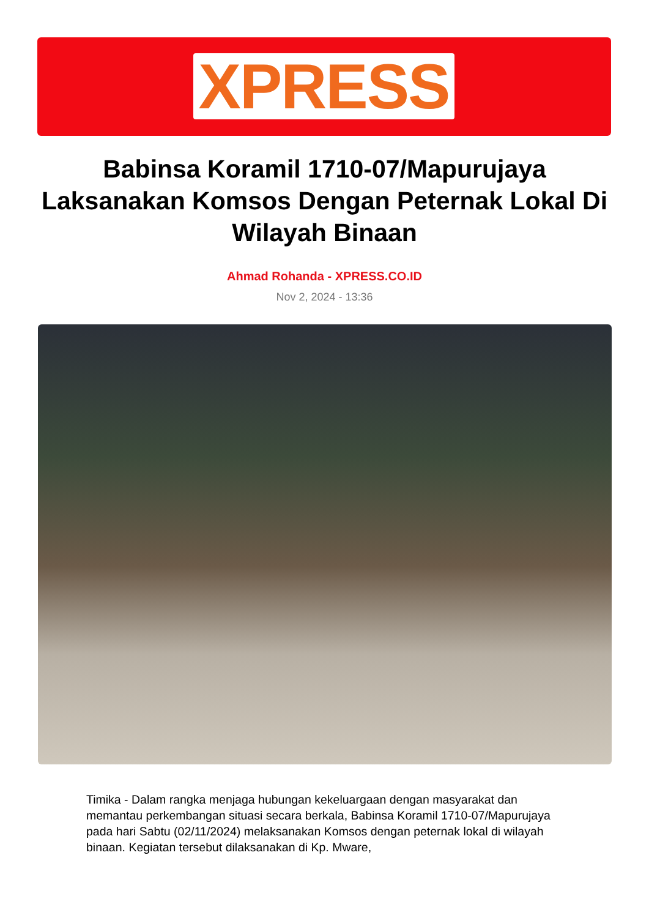XPRESS
Babinsa Koramil 1710-07/Mapurujaya Laksanakan Komsos Dengan Peternak Lokal Di Wilayah Binaan
Ahmad Rohanda - XPRESS.CO.ID
Nov 2, 2024 - 13:36
Timika - Dalam rangka menjaga hubungan kekeluargaan dengan masyarakat dan memantau perkembangan situasi secara berkala, Babinsa Koramil 1710-07/Mapurujaya pada hari Sabtu (02/11/2024) melaksanakan Komsos dengan peternak lokal di wilayah binaan. Kegiatan tersebut dilaksanakan di Kp. Mware,